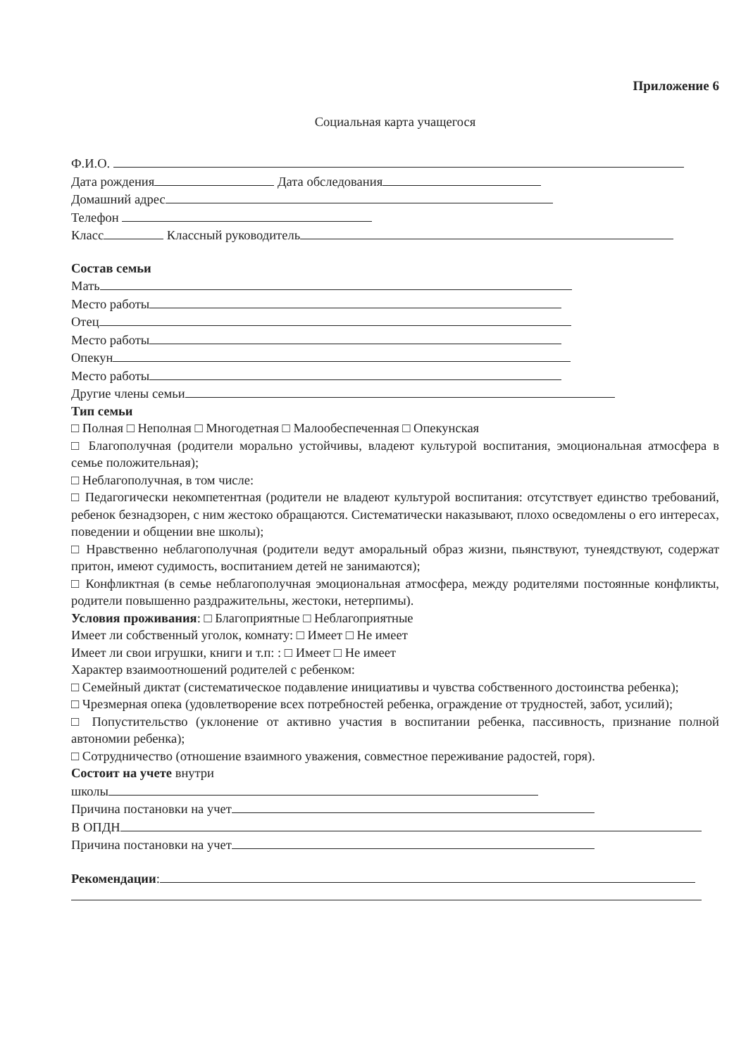Приложение 6
Социальная карта учащегося
Ф.И.О.
Дата рождения Дата обследования
Домашний адрес
Телефон
Класс Классный руководитель
Состав семьи
Мать
Место работы
Отец
Место работы
Опекун
Место работы
Другие члены семьи
Тип семьи
□ Полная □ Неполная □ Многодетная □ Малообеспеченная □ Опекунская
□ Благополучная (родители морально устойчивы, владеют культурой воспитания, эмоциональная атмосфера в семье положительная);
□ Неблагополучная, в том числе:
□ Педагогически некомпетентная (родители не владеют культурой воспитания: отсутствует единство требований, ребенок безнадзорен, с ним жестоко обращаются. Систематически наказывают, плохо осведомлены о его интересах, поведении и общении вне школы);
□ Нравственно неблагополучная (родители ведут аморальный образ жизни, пьянствуют, тунеядствуют, содержат притон, имеют судимость, воспитанием детей не занимаются);
□ Конфликтная (в семье неблагополучная эмоциональная атмосфера, между родителями постоянные конфликты, родители повышенно раздражительны, жестоки, нетерпимы).
Условия проживания: □ Благоприятные □ Неблагоприятные
Имеет ли собственный уголок, комнату: □ Имеет □ Не имеет
Имеет ли свои игрушки, книги и т.п: : □ Имеет □ Не имеет
Характер взаимоотношений родителей с ребенком:
□ Семейный диктат (систематическое подавление инициативы и чувства собственного достоинства ребенка);
□ Чрезмерная опека (удовлетворение всех потребностей ребенка, ограждение от трудностей, забот, усилий);
□ Попустительство (уклонение от активно участия в воспитании ребенка, пассивность, признание полной автономии ребенка);
□ Сотрудничество (отношение взаимного уважения, совместное переживание радостей, горя).
Состоит на учете внутри
школы
Причина постановки на учет
В ОПДН
Причина постановки на учет
Рекомендации: